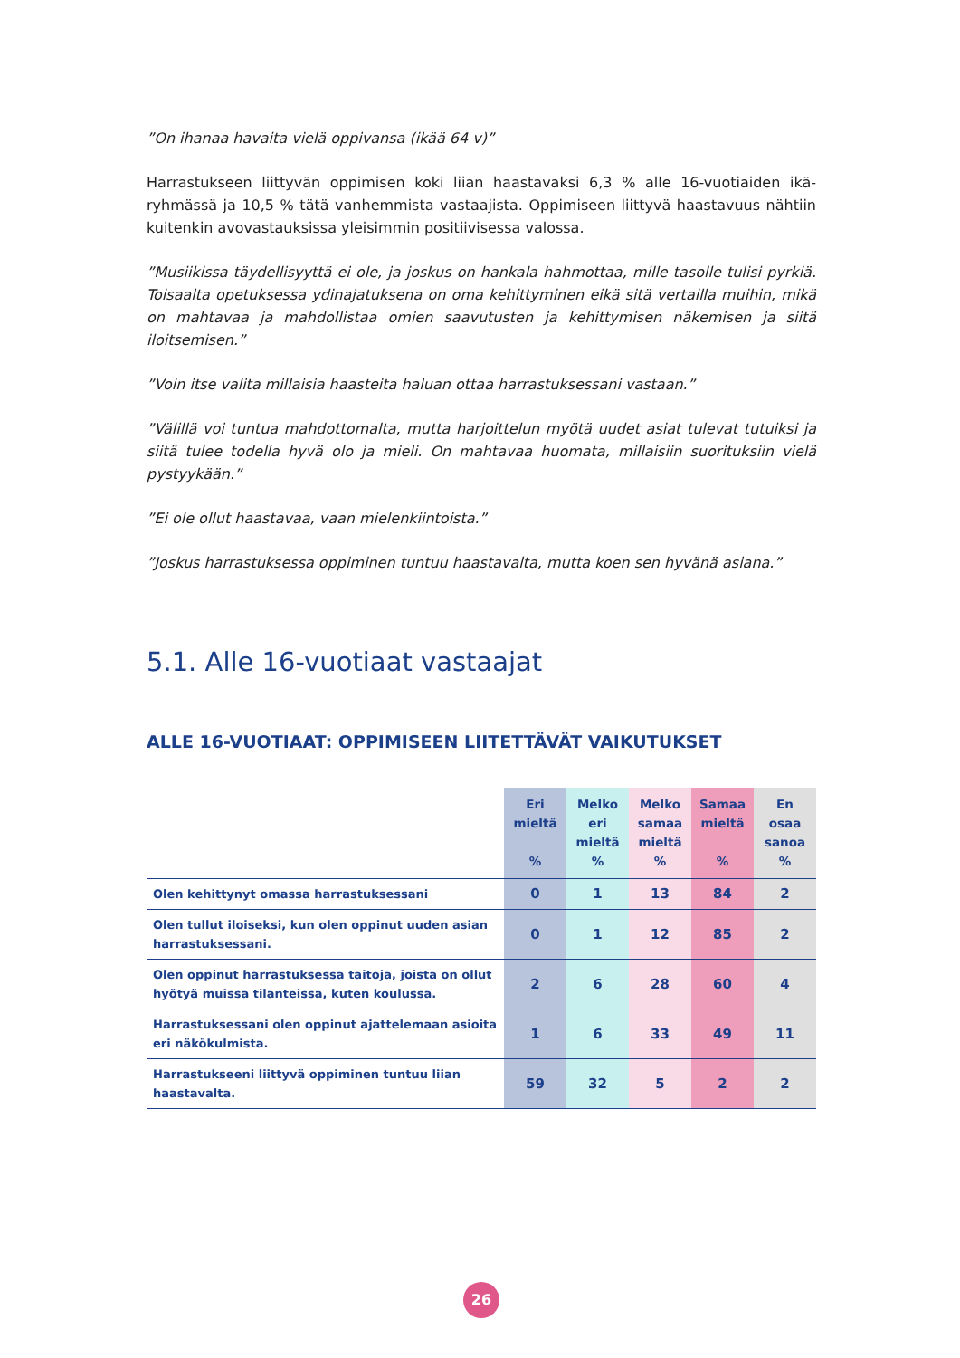”On ihanaa havaita vielä oppivansa (ikää 64 v)”
Harrastukseen liittyvän oppimisen koki liian haastavaksi 6,3 % alle 16-vuotiaiden ikä­ryhmässä ja 10,5 % tätä vanhemmista vastaajista. Oppimiseen liittyvä haastavuus nähtiin kuitenkin avovastauksissa yleisimmin positiivisessa valossa.
”Musiikissa täydellisyyttä ei ole, ja joskus on hankala hahmottaa, mille tasolle tulisi pyrkiä. Toisaalta opetuksessa ydinajatuksena on oma kehittyminen eikä sitä ver­tailla muihin, mikä on mahtavaa ja mahdollistaa omien saavutusten ja kehittymi­sen näkemisen ja siitä iloitsemisen.”
”Voin itse valita millaisia haasteita haluan ottaa harrastuksessani vastaan.”
”Välillä voi tuntua mahdottomalta, mutta harjoittelun myötä uudet asiat tulevat tutuiksi ja siitä tulee todella hyvä olo ja mieli. On mahtavaa huomata, millaisiin suorituksiin vielä pystyykään.”
”Ei ole ollut haastavaa, vaan mielenkiintoista.”
”Joskus harrastuksessa oppiminen tuntuu haastavalta, mutta koen sen hyvänä asiana.”
5.1. Alle 16-vuotiaat vastaajat
ALLE 16-VUOTIAAT: OPPIMISEEN LIITETTÄVÄT VAIKUTUKSET
| | Eri mieltä % | Melko eri mieltä % | Melko samaa mieltä % | Samaa mieltä % | En osaa sanoa % |
| --- | --- | --- | --- | --- | --- |
| Olen kehittynyt omassa harrastuksessani | 0 | 1 | 13 | 84 | 2 |
| Olen tullut iloiseksi, kun olen oppinut uuden asian harrastuksessani. | 0 | 1 | 12 | 85 | 2 |
| Olen oppinut harrastuksessa taitoja, joista on ollut hyötyä muissa tilanteissa, kuten koulussa. | 2 | 6 | 28 | 60 | 4 |
| Harrastuksessani olen oppinut ajattelemaan asioita eri näkökulmista. | 1 | 6 | 33 | 49 | 11 |
| Harrastukseeni liittyvä oppiminen tuntuu liian haastavalta. | 59 | 32 | 5 | 2 | 2 |
26